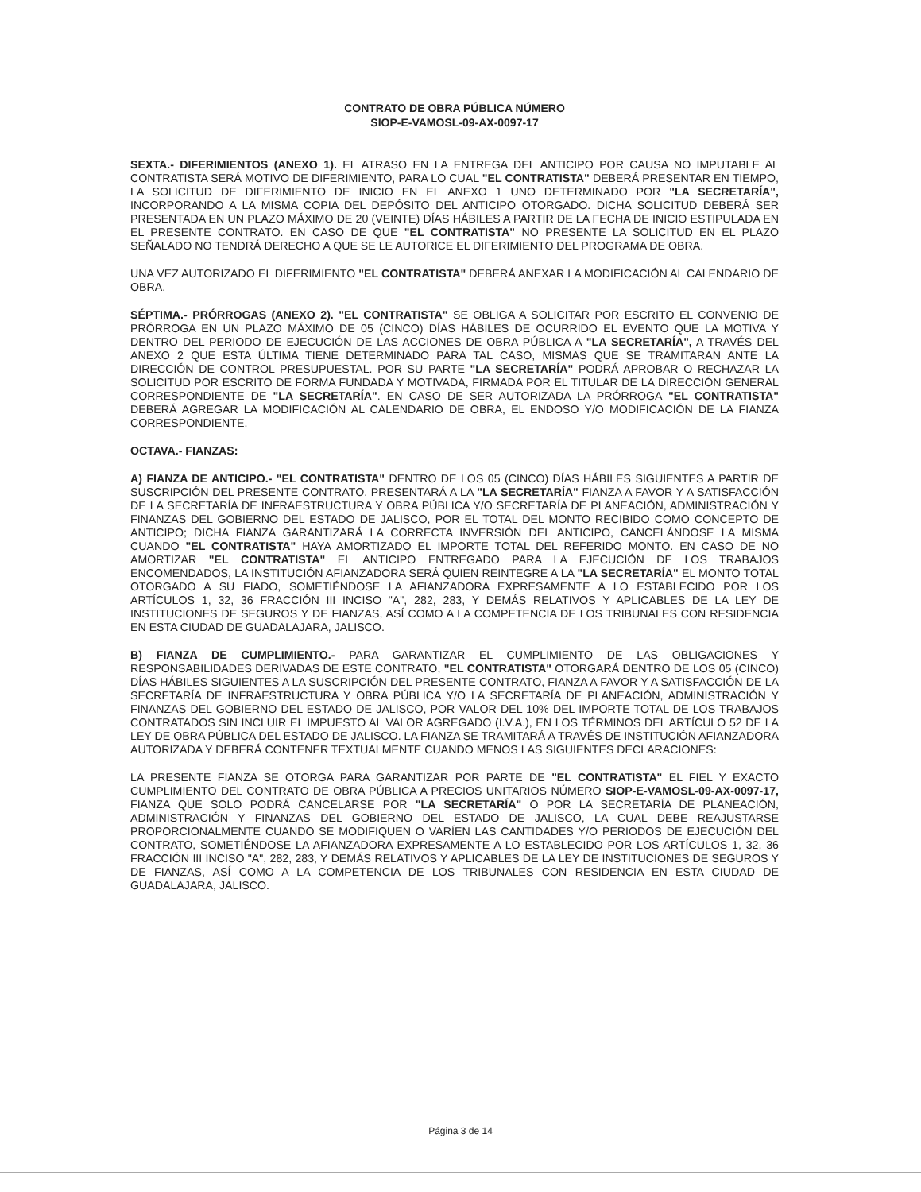CONTRATO DE OBRA PÚBLICA NÚMERO
SIOP-E-VAMOSL-09-AX-0097-17
SEXTA.- DIFERIMIENTOS (ANEXO 1). EL ATRASO EN LA ENTREGA DEL ANTICIPO POR CAUSA NO IMPUTABLE AL CONTRATISTA SERÁ MOTIVO DE DIFERIMIENTO, PARA LO CUAL "EL CONTRATISTA" DEBERÁ PRESENTAR EN TIEMPO, LA SOLICITUD DE DIFERIMIENTO DE INICIO EN EL ANEXO 1 UNO DETERMINADO POR "LA SECRETARÍA", INCORPORANDO A LA MISMA COPIA DEL DEPÓSITO DEL ANTICIPO OTORGADO. DICHA SOLICITUD DEBERÁ SER PRESENTADA EN UN PLAZO MÁXIMO DE 20 (VEINTE) DÍAS HÁBILES A PARTIR DE LA FECHA DE INICIO ESTIPULADA EN EL PRESENTE CONTRATO. EN CASO DE QUE "EL CONTRATISTA" NO PRESENTE LA SOLICITUD EN EL PLAZO SEÑALADO NO TENDRÁ DERECHO A QUE SE LE AUTORICE EL DIFERIMIENTO DEL PROGRAMA DE OBRA.
UNA VEZ AUTORIZADO EL DIFERIMIENTO "EL CONTRATISTA" DEBERÁ ANEXAR LA MODIFICACIÓN AL CALENDARIO DE OBRA.
SÉPTIMA.- PRÓRROGAS (ANEXO 2). "EL CONTRATISTA" SE OBLIGA A SOLICITAR POR ESCRITO EL CONVENIO DE PRÓRROGA EN UN PLAZO MÁXIMO DE 05 (CINCO) DÍAS HÁBILES DE OCURRIDO EL EVENTO QUE LA MOTIVA Y DENTRO DEL PERIODO DE EJECUCIÓN DE LAS ACCIONES DE OBRA PÚBLICA A "LA SECRETARÍA", A TRAVÉS DEL ANEXO 2 QUE ESTA ÚLTIMA TIENE DETERMINADO PARA TAL CASO, MISMAS QUE SE TRAMITARAN ANTE LA DIRECCIÓN DE CONTROL PRESUPUESTAL. POR SU PARTE "LA SECRETARÍA" PODRÁ APROBAR O RECHAZAR LA SOLICITUD POR ESCRITO DE FORMA FUNDADA Y MOTIVADA, FIRMADA POR EL TITULAR DE LA DIRECCIÓN GENERAL CORRESPONDIENTE DE "LA SECRETARÍA". EN CASO DE SER AUTORIZADA LA PRÓRROGA "EL CONTRATISTA" DEBERÁ AGREGAR LA MODIFICACIÓN AL CALENDARIO DE OBRA, EL ENDOSO Y/O MODIFICACIÓN DE LA FIANZA CORRESPONDIENTE.
OCTAVA.- FIANZAS:
A) FIANZA DE ANTICIPO.- "EL CONTRATISTA" DENTRO DE LOS 05 (CINCO) DÍAS HÁBILES SIGUIENTES A PARTIR DE SUSCRIPCIÓN DEL PRESENTE CONTRATO, PRESENTARÁ A LA "LA SECRETARÍA" FIANZA A FAVOR Y A SATISFACCIÓN DE LA SECRETARÍA DE INFRAESTRUCTURA Y OBRA PÚBLICA Y/O SECRETARÍA DE PLANEACIÓN, ADMINISTRACIÓN Y FINANZAS DEL GOBIERNO DEL ESTADO DE JALISCO, POR EL TOTAL DEL MONTO RECIBIDO COMO CONCEPTO DE ANTICIPO; DICHA FIANZA GARANTIZARÁ LA CORRECTA INVERSIÓN DEL ANTICIPO, CANCELÁNDOSE LA MISMA CUANDO "EL CONTRATISTA" HAYA AMORTIZADO EL IMPORTE TOTAL DEL REFERIDO MONTO. EN CASO DE NO AMORTIZAR "EL CONTRATISTA" EL ANTICIPO ENTREGADO PARA LA EJECUCIÓN DE LOS TRABAJOS ENCOMENDADOS, LA INSTITUCIÓN AFIANZADORA SERÁ QUIEN REINTEGRE A LA "LA SECRETARÍA" EL MONTO TOTAL OTORGADO A SU FIADO, SOMETIÉNDOSE LA AFIANZADORA EXPRESAMENTE A LO ESTABLECIDO POR LOS ARTÍCULOS 1, 32, 36 FRACCIÓN III INCISO "A", 282, 283, Y DEMÁS RELATIVOS Y APLICABLES DE LA LEY DE INSTITUCIONES DE SEGUROS Y DE FIANZAS, ASÍ COMO A LA COMPETENCIA DE LOS TRIBUNALES CON RESIDENCIA EN ESTA CIUDAD DE GUADALAJARA, JALISCO.
B) FIANZA DE CUMPLIMIENTO.- PARA GARANTIZAR EL CUMPLIMIENTO DE LAS OBLIGACIONES Y RESPONSABILIDADES DERIVADAS DE ESTE CONTRATO, "EL CONTRATISTA" OTORGARÁ DENTRO DE LOS 05 (CINCO) DÍAS HÁBILES SIGUIENTES A LA SUSCRIPCIÓN DEL PRESENTE CONTRATO, FIANZA A FAVOR Y A SATISFACCIÓN DE LA SECRETARÍA DE INFRAESTRUCTURA Y OBRA PÚBLICA Y/O LA SECRETARÍA DE PLANEACIÓN, ADMINISTRACIÓN Y FINANZAS DEL GOBIERNO DEL ESTADO DE JALISCO, POR VALOR DEL 10% DEL IMPORTE TOTAL DE LOS TRABAJOS CONTRATADOS SIN INCLUIR EL IMPUESTO AL VALOR AGREGADO (I.V.A.), EN LOS TÉRMINOS DEL ARTÍCULO 52 DE LA LEY DE OBRA PÚBLICA DEL ESTADO DE JALISCO. LA FIANZA SE TRAMITARÁ A TRAVÉS DE INSTITUCIÓN AFIANZADORA AUTORIZADA Y DEBERÁ CONTENER TEXTUALMENTE CUANDO MENOS LAS SIGUIENTES DECLARACIONES:
LA PRESENTE FIANZA SE OTORGA PARA GARANTIZAR POR PARTE DE "EL CONTRATISTA" EL FIEL Y EXACTO CUMPLIMIENTO DEL CONTRATO DE OBRA PÚBLICA A PRECIOS UNITARIOS NÚMERO SIOP-E-VAMOSL-09-AX-0097-17, FIANZA QUE SOLO PODRÁ CANCELARSE POR "LA SECRETARÍA" O POR LA SECRETARÍA DE PLANEACIÓN, ADMINISTRACIÓN Y FINANZAS DEL GOBIERNO DEL ESTADO DE JALISCO, LA CUAL DEBE REAJUSTARSE PROPORCIONALMENTE CUANDO SE MODIFIQUEN O VARÍEN LAS CANTIDADES Y/O PERIODOS DE EJECUCIÓN DEL CONTRATO, SOMETIÉNDOSE LA AFIANZADORA EXPRESAMENTE A LO ESTABLECIDO POR LOS ARTÍCULOS 1, 32, 36 FRACCIÓN III INCISO "A", 282, 283, Y DEMÁS RELATIVOS Y APLICABLES DE LA LEY DE INSTITUCIONES DE SEGUROS Y DE FIANZAS, ASÍ COMO A LA COMPETENCIA DE LOS TRIBUNALES CON RESIDENCIA EN ESTA CIUDAD DE GUADALAJARA, JALISCO.
Página 3 de 14